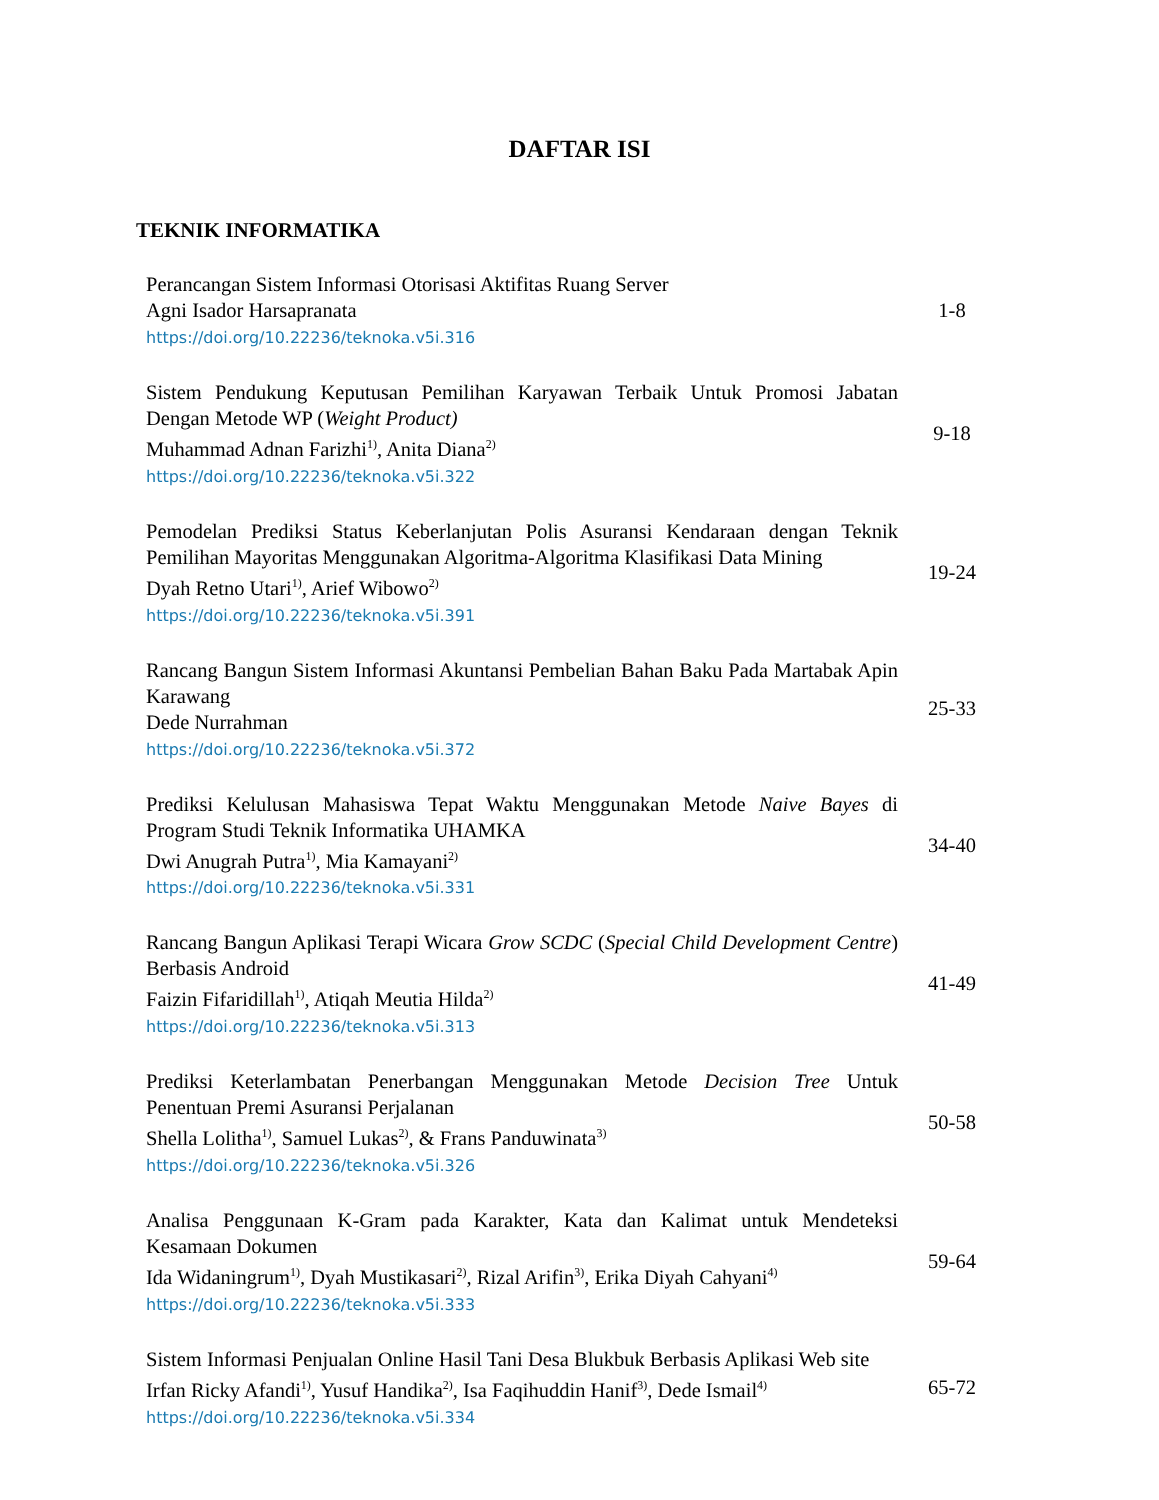DAFTAR ISI
TEKNIK INFORMATIKA
Perancangan Sistem Informasi Otorisasi Aktifitas Ruang Server
Agni Isador Harsapranata
https://doi.org/10.22236/teknoka.v5i.316
1-8
Sistem Pendukung Keputusan Pemilihan Karyawan Terbaik Untuk Promosi Jabatan Dengan Metode WP (Weight Product)
Muhammad Adnan Farizhi<sup>1)</sup>, Anita Diana<sup>2)</sup>
https://doi.org/10.22236/teknoka.v5i.322
9-18
Pemodelan Prediksi Status Keberlanjutan Polis Asuransi Kendaraan dengan Teknik Pemilihan Mayoritas Menggunakan Algoritma-Algoritma Klasifikasi Data Mining
Dyah Retno Utari<sup>1)</sup>, Arief Wibowo<sup>2)</sup>
https://doi.org/10.22236/teknoka.v5i.391
19-24
Rancang Bangun Sistem Informasi Akuntansi Pembelian Bahan Baku Pada Martabak Apin Karawang
Dede Nurrahman
https://doi.org/10.22236/teknoka.v5i.372
25-33
Prediksi Kelulusan Mahasiswa Tepat Waktu Menggunakan Metode Naive Bayes di Program Studi Teknik Informatika UHAMKA
Dwi Anugrah Putra<sup>1)</sup>, Mia Kamayani<sup>2)</sup>
https://doi.org/10.22236/teknoka.v5i.331
34-40
Rancang Bangun Aplikasi Terapi Wicara Grow SCDC (Special Child Development Centre) Berbasis Android
Faizin Fifaridillah<sup>1)</sup>, Atiqah Meutia Hilda<sup>2)</sup>
https://doi.org/10.22236/teknoka.v5i.313
41-49
Prediksi Keterlambatan Penerbangan Menggunakan Metode Decision Tree Untuk Penentuan Premi Asuransi Perjalanan
Shella Lolitha<sup>1)</sup>, Samuel Lukas<sup>2)</sup>, & Frans Panduwinata<sup>3)</sup>
https://doi.org/10.22236/teknoka.v5i.326
50-58
Analisa Penggunaan K-Gram pada Karakter, Kata dan Kalimat untuk Mendeteksi Kesamaan Dokumen
Ida Widaningrum<sup>1)</sup>, Dyah Mustikasari<sup>2)</sup>, Rizal Arifin<sup>3)</sup>, Erika Diyah Cahyani<sup>4)</sup>
https://doi.org/10.22236/teknoka.v5i.333
59-64
Sistem Informasi Penjualan Online Hasil Tani Desa Blukbuk Berbasis Aplikasi Web site
Irfan Ricky Afandi<sup>1)</sup>, Yusuf Handika<sup>2)</sup>, Isa Faqihuddin Hanif<sup>3)</sup>, Dede Ismail<sup>4)</sup>
https://doi.org/10.22236/teknoka.v5i.334
65-72